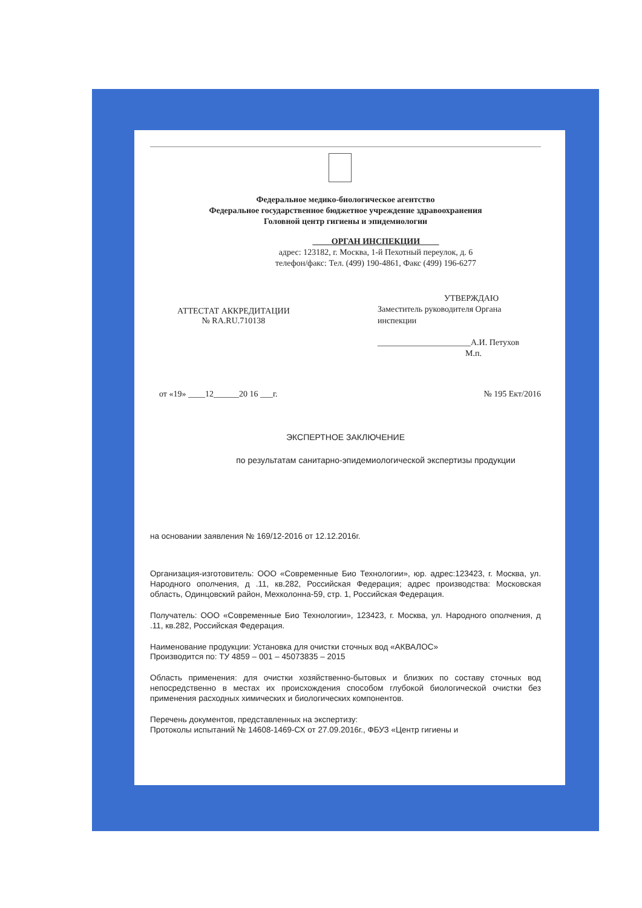Федеральное медико-биологическое агентство
Федеральное государственное бюджетное учреждение здравоохранения
Головной центр гигиены и эпидемиологии
ОРГАН ИНСПЕКЦИИ
адрес: 123182, г. Москва, 1-й Пехотный переулок, д. 6
телефон/факс: Тел. (499) 190-4861, Факс (499) 196-6277
АТТЕСТАТ АККРЕДИТАЦИИ
№ RA.RU.710138
УТВЕРЖДАЮ
Заместитель руководителя Органа
инспекции
______________________А.И. Петухов
М.п.
от «19» ____12______20 16 ___г.
№ 195 Ект/2016
ЭКСПЕРТНОЕ ЗАКЛЮЧЕНИЕ
по результатам санитарно-эпидемиологической экспертизы продукции
на основании заявления № 169/12-2016 от 12.12.2016г.
Организация-изготовитель: ООО «Современные Био Технологии», юр. адрес:123423, г. Москва, ул. Народного ополчения, д .11, кв.282, Российская Федерация; адрес производства: Московская область, Одинцовский район, Мехколонна-59, стр. 1, Российская Федерация.
Получатель: ООО «Современные Био Технологии», 123423, г. Москва, ул. Народного ополчения, д .11, кв.282, Российская Федерация.
Наименование продукции: Установка для очистки сточных вод «АКВАЛОС»
Производится по: ТУ 4859 – 001 – 45073835 – 2015
Область применения: для очистки хозяйственно-бытовых и близких по составу сточных вод непосредственно в местах их происхождения способом глубокой биологической очистки без применения расходных химических и биологических компонентов.
Перечень документов, представленных на экспертизу:
Протоколы испытаний № 14608-1469-СХ от 27.09.2016г., ФБУЗ «Центр гигиены и